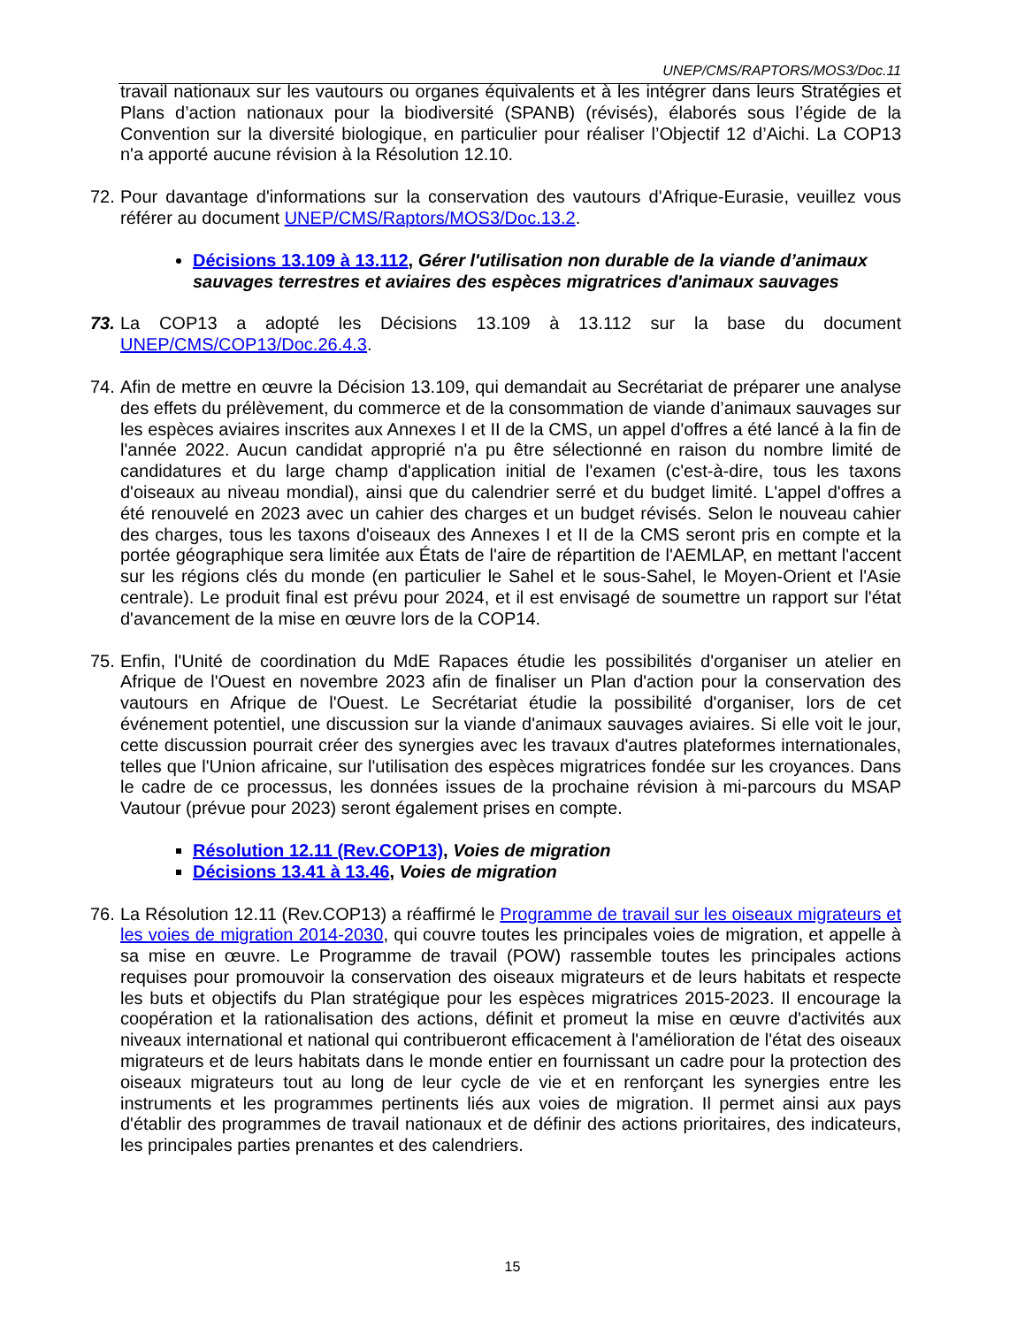UNEP/CMS/RAPTORS/MOS3/Doc.11
travail nationaux sur les vautours ou organes équivalents et à les intégrer dans leurs Stratégies et Plans d’action nationaux pour la biodiversité (SPANB) (révisés), élaborés sous l’égide de la Convention sur la diversité biologique, en particulier pour réaliser l’Objectif 12 d’Aichi. La COP13 n'a apporté aucune révision à la Résolution 12.10.
72. Pour davantage d'informations sur la conservation des vautours d'Afrique-Eurasie, veuillez vous référer au document UNEP/CMS/Raptors/MOS3/Doc.13.2.
Décisions 13.109 à 13.112, Gérer l'utilisation non durable de la viande d’animaux sauvages terrestres et aviaires des espèces migratrices d'animaux sauvages
73. La COP13 a adopté les Décisions 13.109 à 13.112 sur la base du document UNEP/CMS/COP13/Doc.26.4.3.
74. Afin de mettre en œuvre la Décision 13.109, qui demandait au Secrétariat de préparer une analyse des effets du prélèvement, du commerce et de la consommation de viande d’animaux sauvages sur les espèces aviaires inscrites aux Annexes I et II de la CMS, un appel d'offres a été lancé à la fin de l'année 2022. Aucun candidat approprié n'a pu être sélectionné en raison du nombre limité de candidatures et du large champ d'application initial de l'examen (c'est-à-dire, tous les taxons d'oiseaux au niveau mondial), ainsi que du calendrier serré et du budget limité. L'appel d'offres a été renouvelé en 2023 avec un cahier des charges et un budget révisés. Selon le nouveau cahier des charges, tous les taxons d'oiseaux des Annexes I et II de la CMS seront pris en compte et la portée géographique sera limitée aux États de l'aire de répartition de l'AEMLAP, en mettant l'accent sur les régions clés du monde (en particulier le Sahel et le sous-Sahel, le Moyen-Orient et l'Asie centrale). Le produit final est prévu pour 2024, et il est envisagé de soumettre un rapport sur l'état d'avancement de la mise en œuvre lors de la COP14.
75. Enfin, l'Unité de coordination du MdE Rapaces étudie les possibilités d'organiser un atelier en Afrique de l'Ouest en novembre 2023 afin de finaliser un Plan d'action pour la conservation des vautours en Afrique de l'Ouest. Le Secrétariat étudie la possibilité d'organiser, lors de cet événement potentiel, une discussion sur la viande d'animaux sauvages aviaires. Si elle voit le jour, cette discussion pourrait créer des synergies avec les travaux d'autres plateformes internationales, telles que l'Union africaine, sur l'utilisation des espèces migratrices fondée sur les croyances. Dans le cadre de ce processus, les données issues de la prochaine révision à mi-parcours du MSAP Vautour (prévue pour 2023) seront également prises en compte.
Résolution 12.11 (Rev.COP13), Voies de migration
Décisions 13.41 à 13.46, Voies de migration
76. La Résolution 12.11 (Rev.COP13) a réaffirmé le Programme de travail sur les oiseaux migrateurs et les voies de migration 2014-2030, qui couvre toutes les principales voies de migration, et appelle à sa mise en œuvre. Le Programme de travail (POW) rassemble toutes les principales actions requises pour promouvoir la conservation des oiseaux migrateurs et de leurs habitats et respecte les buts et objectifs du Plan stratégique pour les espèces migratrices 2015-2023. Il encourage la coopération et la rationalisation des actions, définit et promeut la mise en œuvre d'activités aux niveaux international et national qui contribueront efficacement à l'amélioration de l'état des oiseaux migrateurs et de leurs habitats dans le monde entier en fournissant un cadre pour la protection des oiseaux migrateurs tout au long de leur cycle de vie et en renforçant les synergies entre les instruments et les programmes pertinents liés aux voies de migration. Il permet ainsi aux pays d'établir des programmes de travail nationaux et de définir des actions prioritaires, des indicateurs, les principales parties prenantes et des calendriers.
15